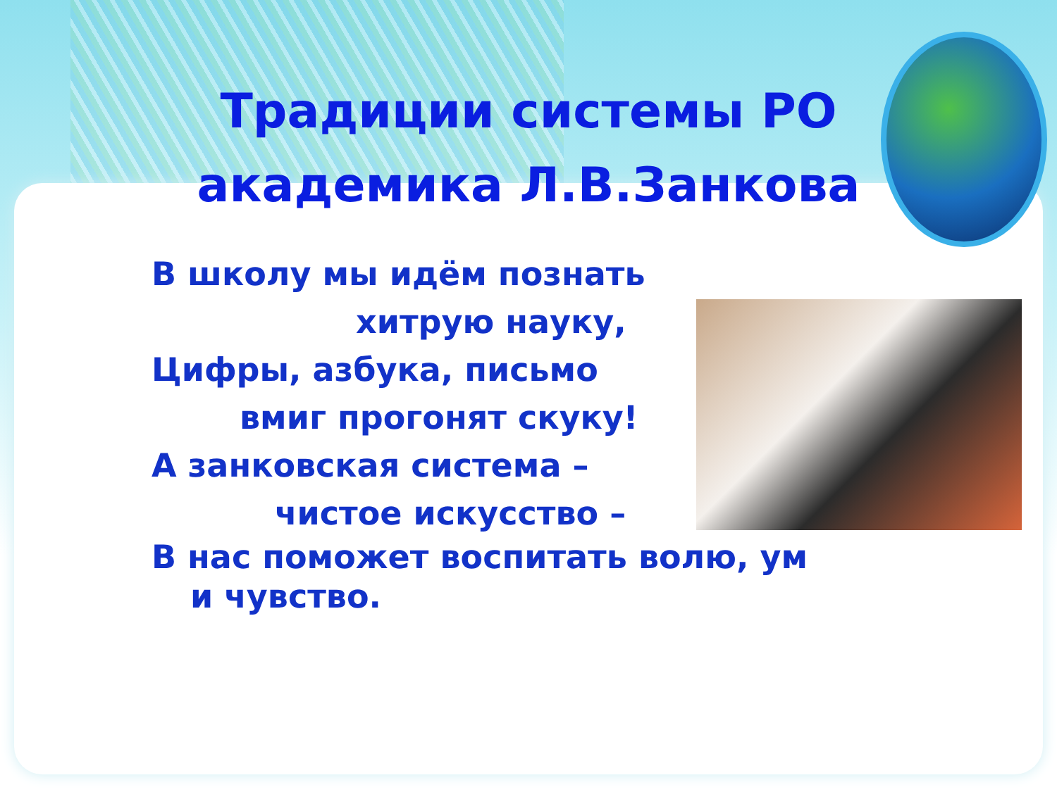Традиции системы РО
академика Л.В.Занкова
В школу мы идём познать
хитрую науку,
Цифры, азбука, письмо
вмиг прогонят скуку!
А занковская система –
чистое искусство –
В нас поможет воспитать волю, ум
и чувство.